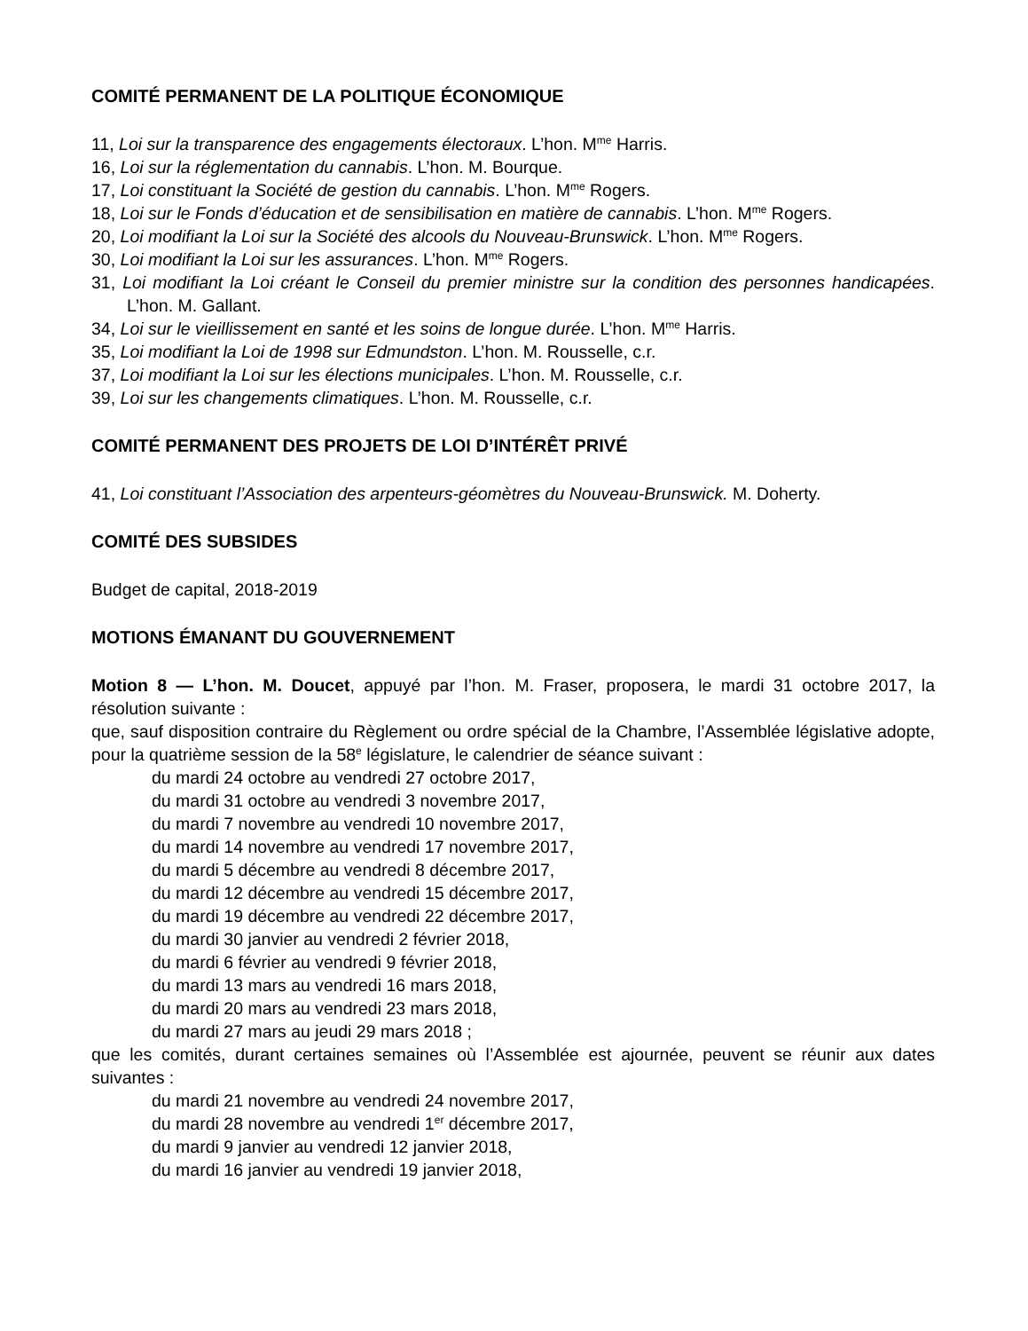COMITÉ PERMANENT DE LA POLITIQUE ÉCONOMIQUE
11, Loi sur la transparence des engagements électoraux. L’hon. M<sup>me</sup> Harris.
16, Loi sur la réglementation du cannabis. L’hon. M. Bourque.
17, Loi constituant la Société de gestion du cannabis. L’hon. M<sup>me</sup> Rogers.
18, Loi sur le Fonds d’éducation et de sensibilisation en matière de cannabis. L’hon. M<sup>me</sup> Rogers.
20, Loi modifiant la Loi sur la Société des alcools du Nouveau-Brunswick. L’hon. M<sup>me</sup> Rogers.
30, Loi modifiant la Loi sur les assurances. L’hon. M<sup>me</sup> Rogers.
31, Loi modifiant la Loi créant le Conseil du premier ministre sur la condition des personnes handicapées. L’hon. M. Gallant.
34, Loi sur le vieillissement en santé et les soins de longue durée. L’hon. M<sup>me</sup> Harris.
35, Loi modifiant la Loi de 1998 sur Edmundston. L’hon. M. Rousselle, c.r.
37, Loi modifiant la Loi sur les élections municipales. L’hon. M. Rousselle, c.r.
39, Loi sur les changements climatiques. L’hon. M. Rousselle, c.r.
COMITÉ PERMANENT DES PROJETS DE LOI D’INTÉRÊT PRIVÉ
41, Loi constituant l’Association des arpenteurs-géomètres du Nouveau-Brunswick. M. Doherty.
COMITÉ DES SUBSIDES
Budget de capital, 2018-2019
MOTIONS ÉMANANT DU GOUVERNEMENT
Motion 8 — L’hon. M. Doucet, appuyé par l’hon. M. Fraser, proposera, le mardi 31 octobre 2017, la résolution suivante :
que, sauf disposition contraire du Règlement ou ordre spécial de la Chambre, l’Assemblée législative adopte, pour la quatrième session de la 58<sup>e</sup> législature, le calendrier de séance suivant :
du mardi 24 octobre au vendredi 27 octobre 2017,
du mardi 31 octobre au vendredi 3 novembre 2017,
du mardi 7 novembre au vendredi 10 novembre 2017,
du mardi 14 novembre au vendredi 17 novembre 2017,
du mardi 5 décembre au vendredi 8 décembre 2017,
du mardi 12 décembre au vendredi 15 décembre 2017,
du mardi 19 décembre au vendredi 22 décembre 2017,
du mardi 30 janvier au vendredi 2 février 2018,
du mardi 6 février au vendredi 9 février 2018,
du mardi 13 mars au vendredi 16 mars 2018,
du mardi 20 mars au vendredi 23 mars 2018,
du mardi 27 mars au jeudi 29 mars 2018 ;
que les comités, durant certaines semaines où l’Assemblée est ajournée, peuvent se réunir aux dates suivantes :
du mardi 21 novembre au vendredi 24 novembre 2017,
du mardi 28 novembre au vendredi 1<sup>er</sup> décembre 2017,
du mardi 9 janvier au vendredi 12 janvier 2018,
du mardi 16 janvier au vendredi 19 janvier 2018,